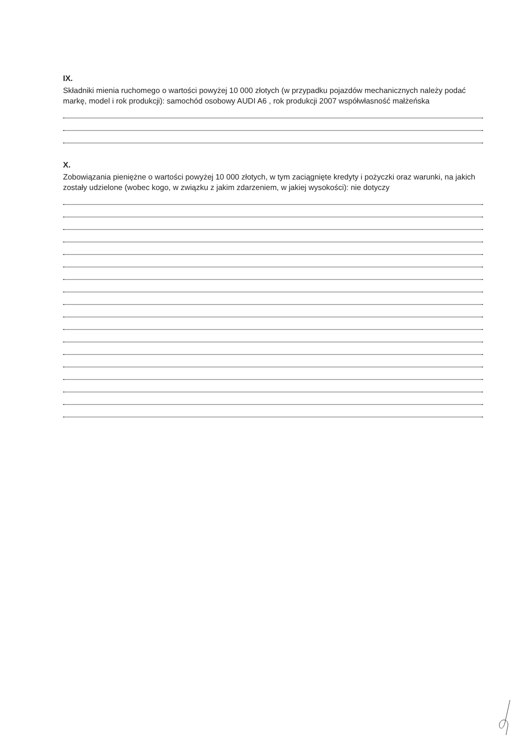IX.
Składniki mienia ruchomego o wartości powyżej 10 000 złotych (w przypadku pojazdów mechanicznych należy podać markę, model i rok produkcji): samochód osobowy AUDI A6 , rok produkcji 2007 współwłasność małżeńska
X.
Zobowiązania pieniężne o wartości powyżej 10 000 złotych, w tym zaciągnięte kredyty i pożyczki oraz warunki, na jakich zostały udzielone (wobec kogo, w związku z jakim zdarzeniem, w jakiej wysokości): nie dotyczy